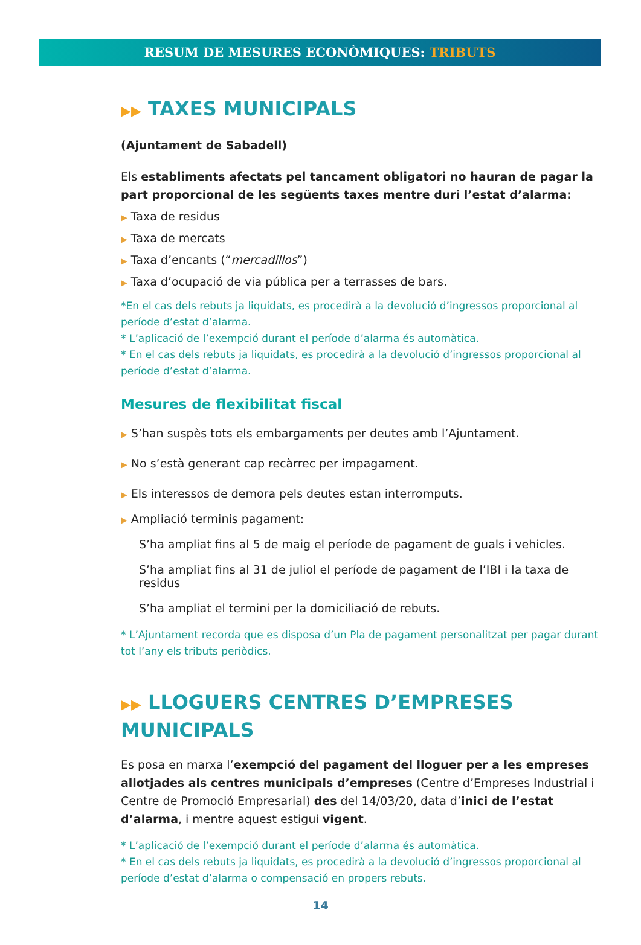RESUM DE MESURES ECONÒMIQUES: TRIBUTS
▶▶ TAXES MUNICIPALS
(Ajuntament de Sabadell)
Els establiments afectats pel tancament obligatori no hauran de pagar la part proporcional de les següents taxes mentre duri l’estat d’alarma:
▶ Taxa de residus
▶ Taxa de mercats
▶ Taxa d’encants (“mercadillos”)
▶ Taxa d’ocupació de via pública per a terrasses de bars.
*En el cas dels rebuts ja liquidats, es procedirà a la devolució d’ingressos proporcional al període d’estat d’alarma.
* L’aplicació de l’exempció durant el període d’alarma és automàtica.
* En el cas dels rebuts ja liquidats, es procedirà a la devolució d’ingressos proporcional al període d’estat d’alarma.
Mesures de flexibilitat fiscal
▶ S’han suspès tots els embargaments per deutes amb l’Ajuntament.
▶ No s’està generant cap recàrrec per impagament.
▶ Els interessos de demora pels deutes estan interromputs.
▶ Ampliació terminis pagament:
S’ha ampliat fins al 5 de maig el període de pagament de guals i vehicles.
S’ha ampliat fins al 31 de juliol el període de pagament de l’IBI i la taxa de residus
S’ha ampliat el termini per la domiciliació de rebuts.
* L’Ajuntament recorda que es disposa d’un Pla de pagament personalitzat per pagar durant tot l’any els tributs periòdics.
▶▶ LLOGUERS CENTRES D’EMPRESES MUNICIPALS
Es posa en marxa l’exempció del pagament del lloguer per a les empreses allotjades als centres municipals d’empreses (Centre d’Empreses Industrial i Centre de Promoció Empresarial) des del 14/03/20, data d’inici de l’estat d’alarma, i mentre aquest estigui vigent.
* L’aplicació de l’exempció durant el període d’alarma és automàtica.
* En el cas dels rebuts ja liquidats, es procedirà a la devolució d’ingressos proporcional al període d’estat d’alarma o compensació en propers rebuts.
14